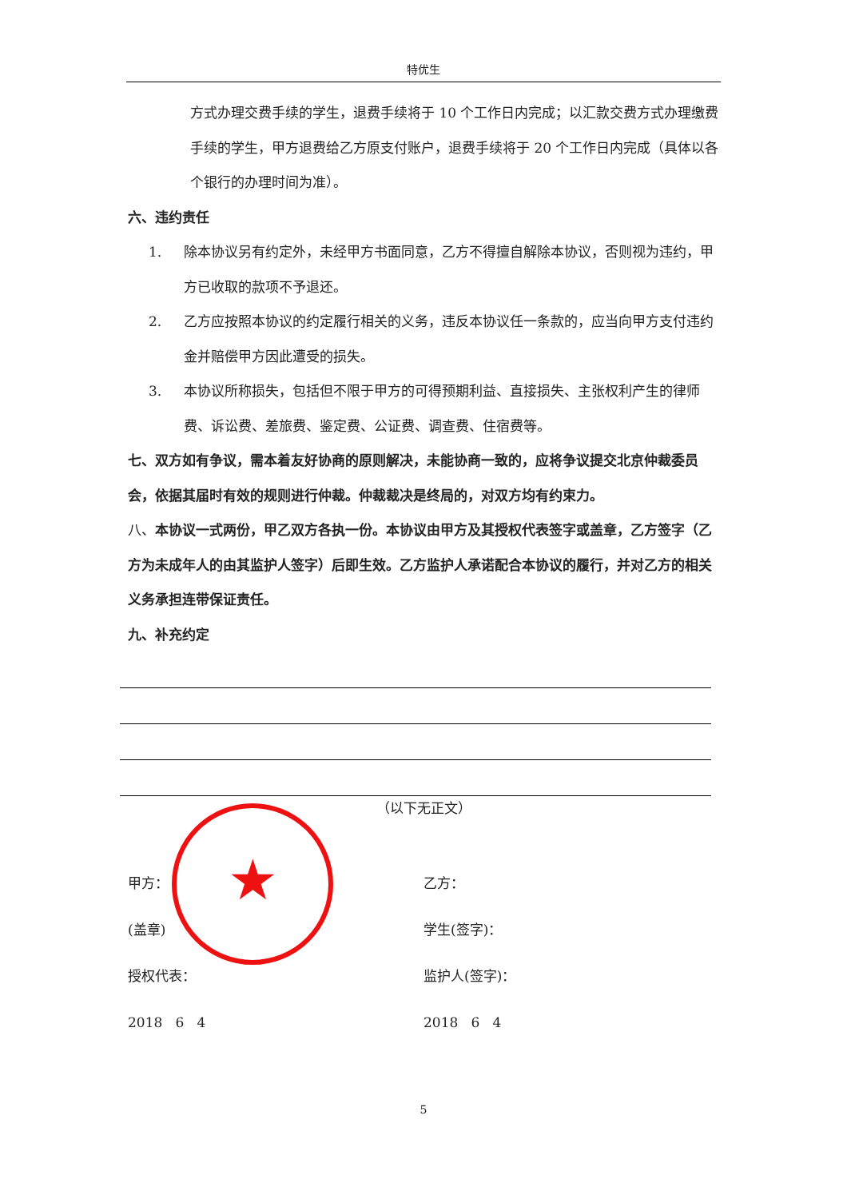特优生
★
方式办理交费手续的学生，退费手续将于 10 个工作日内完成；以汇款交费方式办理缴费手续的学生，甲方退费给乙方原支付账户，退费手续将于 20 个工作日内完成（具体以各个银行的办理时间为准）。
六、违约责任
1. 除本协议另有约定外，未经甲方书面同意，乙方不得擅自解除本协议，否则视为违约，甲方已收取的款项不予退还。
2. 乙方应按照本协议的约定履行相关的义务，违反本协议任一条款的，应当向甲方支付违约金并赔偿甲方因此遭受的损失。
3. 本协议所称损失，包括但不限于甲方的可得预期利益、直接损失、主张权利产生的律师费、诉讼费、差旅费、鉴定费、公证费、调查费、住宿费等。
七、双方如有争议，需本着友好协商的原则解决，未能协商一致的，应将争议提交北京仲裁委员会，依据其届时有效的规则进行仲裁。仲裁裁决是终局的，对双方均有约束力。
八、本协议一式两份，甲乙双方各执一份。本协议由甲方及其授权代表签字或盖章，乙方签字（乙方为未成年人的由其监护人签字）后即生效。乙方监护人承诺配合本协议的履行，并对乙方的相关义务承担连带保证责任。
九、补充约定
（以下无正文）
甲方：
(盖章)
授权代表：
2018 6 4
乙方：
学生(签字)：
监护人(签字)：
2018 6 4
5